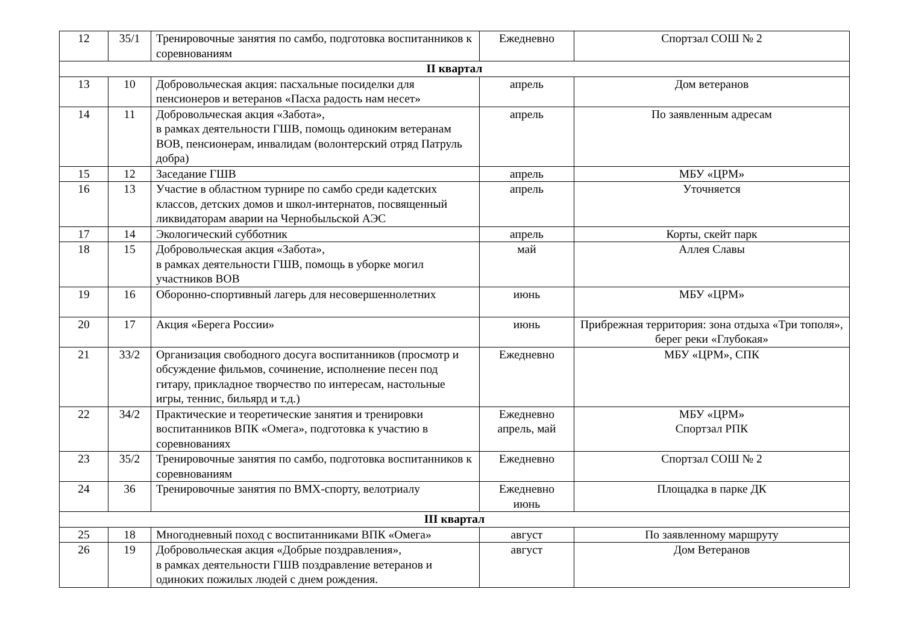| 12 | 35/1 | Тренировочные занятия по самбо, подготовка воспитанников к соревнованиям | Ежедневно | Спортзал СОШ № 2 |
| II квартал | | | | |
| 13 | 10 | Добровольческая акция: пасхальные посиделки для пенсионеров и ветеранов «Пасха радость нам несет» | апрель | Дом ветеранов |
| 14 | 11 | Добровольческая акция «Забота», в рамках деятельности ГШВ, помощь одиноким ветеранам ВОВ, пенсионерам, инвалидам (волонтерский отряд Патруль добра) | апрель | По заявленным адресам |
| 15 | 12 | Заседание ГШВ | апрель | МБУ «ЦРМ» |
| 16 | 13 | Участие в областном турнире по самбо среди кадетских классов, детских домов и школ-интернатов, посвященный ликвидаторам аварии на Чернобыльской АЭС | апрель | Уточняется |
| 17 | 14 | Экологический субботник | апрель | Корты, скейт парк |
| 18 | 15 | Добровольческая акция «Забота», в рамках деятельности ГШВ, помощь в уборке могил участников ВОВ | май | Аллея Славы |
| 19 | 16 | Оборонно-спортивный лагерь для несовершеннолетних | июнь | МБУ «ЦРМ» |
| 20 | 17 | Акция «Берега России» | июнь | Прибрежная территория: зона отдыха «Три тополя», берег реки «Глубокая» |
| 21 | 33/2 | Организация свободного досуга воспитанников (просмотр и обсуждение фильмов, сочинение, исполнение песен под гитару, прикладное творчество по интересам, настольные игры, теннис, бильярд и т.д.) | Ежедневно | МБУ «ЦРМ», СПК |
| 22 | 34/2 | Практические и теоретические занятия и тренировки воспитанников ВПК «Омега», подготовка к участию в соревнованиях | Ежедневно апрель, май | МБУ «ЦРМ» Спортзал РПК |
| 23 | 35/2 | Тренировочные занятия по самбо, подготовка воспитанников к соревнованиям | Ежедневно | Спортзал СОШ № 2 |
| 24 | 36 | Тренировочные занятия по ВМХ-спорту, велотриалу | Ежедневно июнь | Площадка в парке ДК |
| III квартал | | | | |
| 25 | 18 | Многодневный поход с воспитанниками ВПК «Омега» | август | По заявленному маршруту |
| 26 | 19 | Добровольческая акция «Добрые поздравления», в рамках деятельности ГШВ поздравление ветеранов и одиноких пожилых людей с днем рождения. | август | Дом Ветеранов |